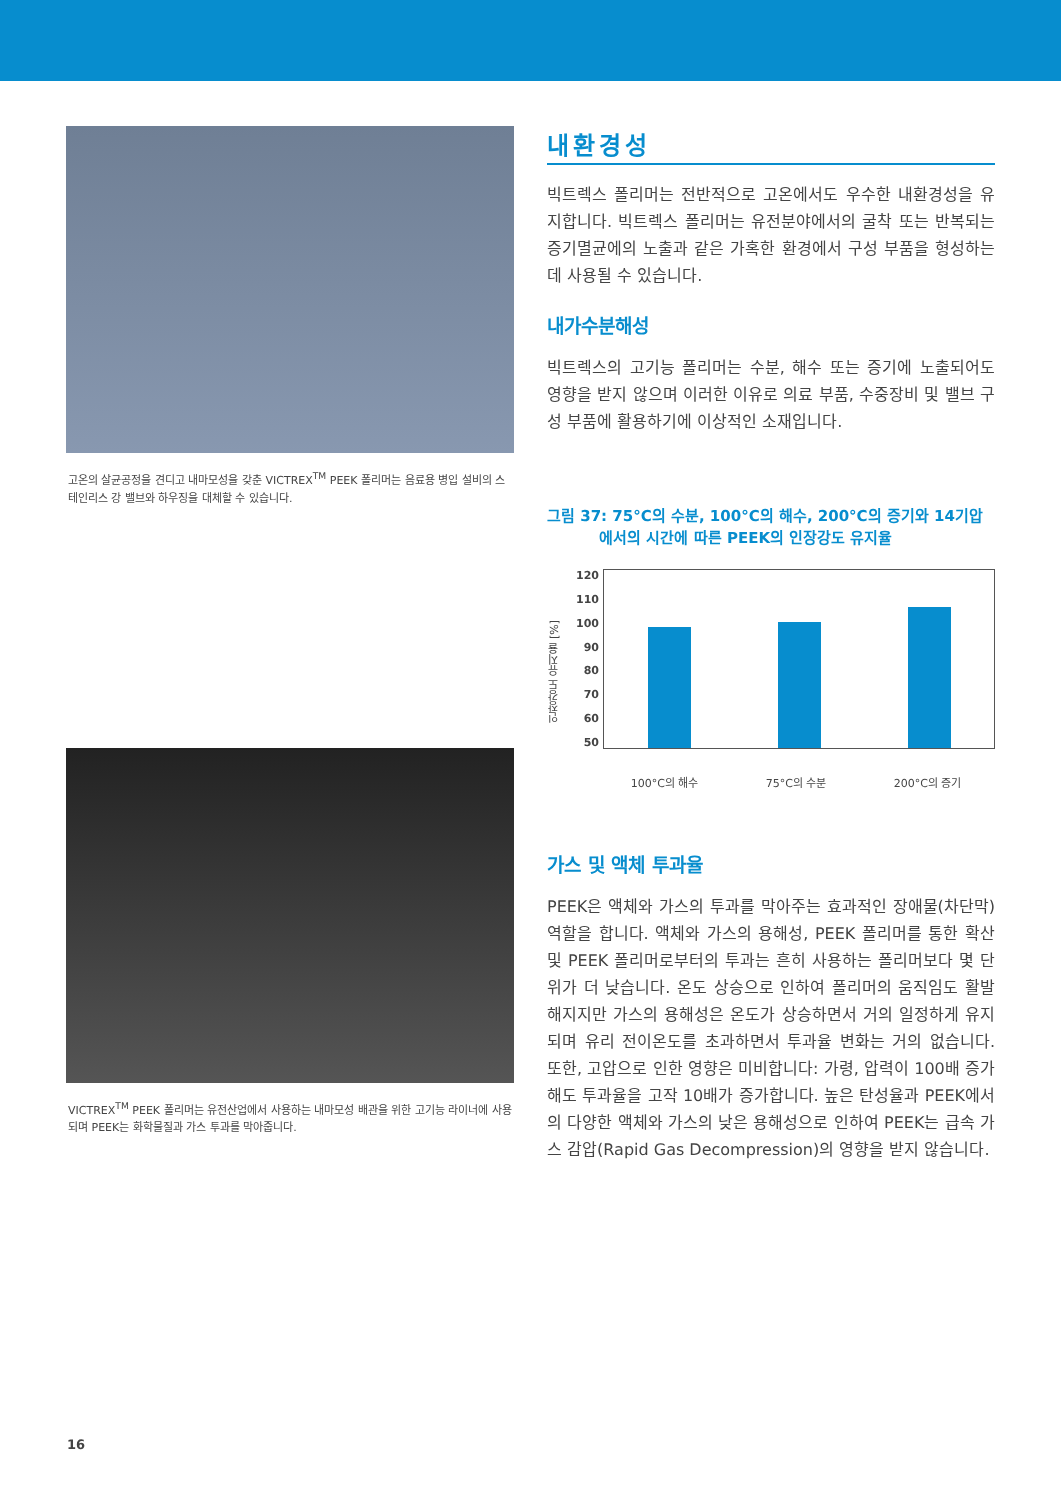고온의 살균공정을 견디고 내마모성을 갖춘 VICTREX<sup>TM</sup> PEEK 폴리머는 음료용 병입 설비의 스테인리스 강 밸브와 하우징을 대체할 수 있습니다.
VICTREX<sup>TM</sup> PEEK 폴리머는 유전산업에서 사용하는 내마모성 배관을 위한 고기능 라이너에 사용되며 PEEK는 화학물질과 가스 투과를 막아줍니다.
내환경성
빅트렉스 폴리머는 전반적으로 고온에서도 우수한 내환경성을 유지합니다. 빅트렉스 폴리머는 유전분야에서의 굴착 또는 반복되는 증기멸균에의 노출과 같은 가혹한 환경에서 구성 부품을 형성하는 데 사용될 수 있습니다.
내가수분해성
빅트렉스의 고기능 폴리머는 수분, 해수 또는 증기에 노출되어도 영향을 받지 않으며 이러한 이유로 의료 부품, 수중장비 및 밸브 구성 부품에 활용하기에 이상적인 소재입니다.
그림 37: 75°C의 수분, 100°C의 해수, 200°C의 증기와 14기압
에서의 시간에 따른 PEEK의 인장강도 유지율
인장강도 유지율 [%]
120
110
100
90
80
70
60
50
100°C의 해수 75°C의 수분 200°C의 증기
가스 및 액체 투과율
PEEK은 액체와 가스의 투과를 막아주는 효과적인 장애물(차단막) 역할을 합니다. 액체와 가스의 용해성, PEEK 폴리머를 통한 확산 및 PEEK 폴리머로부터의 투과는 흔히 사용하는 폴리머보다 몇 단위가 더 낮습니다. 온도 상승으로 인하여 폴리머의 움직임도 활발해지지만 가스의 용해성은 온도가 상승하면서 거의 일정하게 유지되며 유리 전이온도를 초과하면서 투과율 변화는 거의 없습니다. 또한, 고압으로 인한 영향은 미비합니다: 가령, 압력이 100배 증가해도 투과율을 고작 10배가 증가합니다. 높은 탄성율과 PEEK에서의 다양한 액체와 가스의 낮은 용해성으로 인하여 PEEK는 급속 가스 감압(Rapid Gas Decompression)의 영향을 받지 않습니다.
16